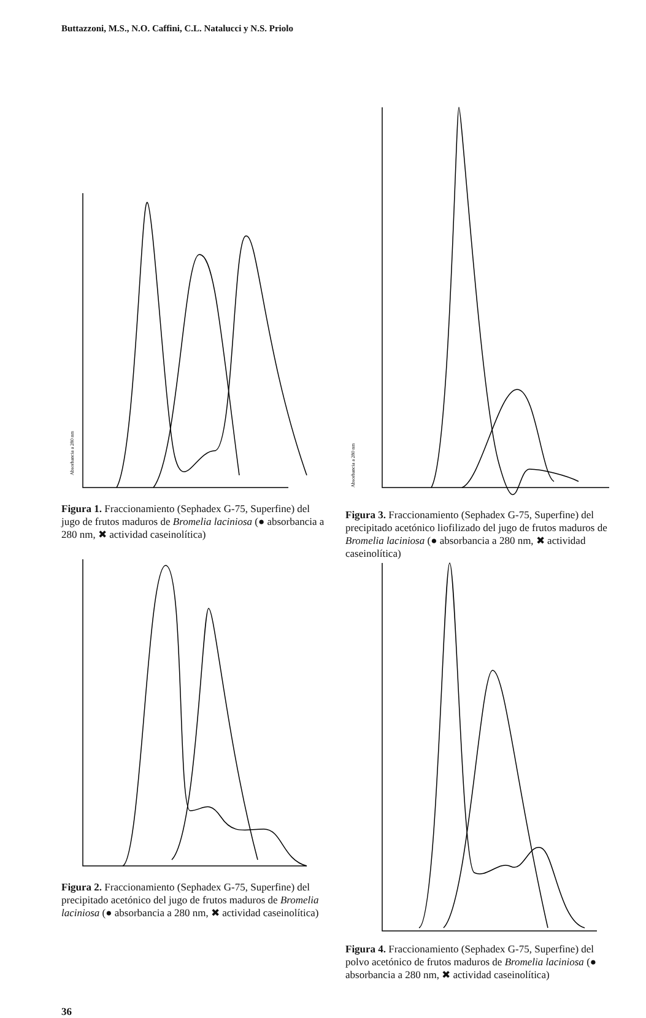Buttazzoni, M.S., N.O. Caffini, C.L. Natalucci y N.S. Priolo
Absorbancia a 280 nm
Figura 1. Fraccionamiento (Sephadex G-75, Superfine) del jugo de frutos maduros de Bromelia laciniosa (● absorbancia a 280 nm, ✖ actividad caseinolítica)
Figura 2. Fraccionamiento (Sephadex G-75, Superfine) del precipitado acetónico del jugo de frutos maduros de Bromelia laciniosa (● absorbancia a 280 nm, ✖ actividad caseinolítica)
Absorbancia a 280 nm
Figura 3. Fraccionamiento (Sephadex G-75, Superfine) del precipitado acetónico liofilizado del jugo de frutos maduros de Bromelia laciniosa (● absorbancia a 280 nm, ✖ actividad caseinolítica)
Figura 4. Fraccionamiento (Sephadex G-75, Superfine) del polvo acetónico de frutos maduros de Bromelia laciniosa (● absorbancia a 280 nm, ✖ actividad caseinolítica)
36